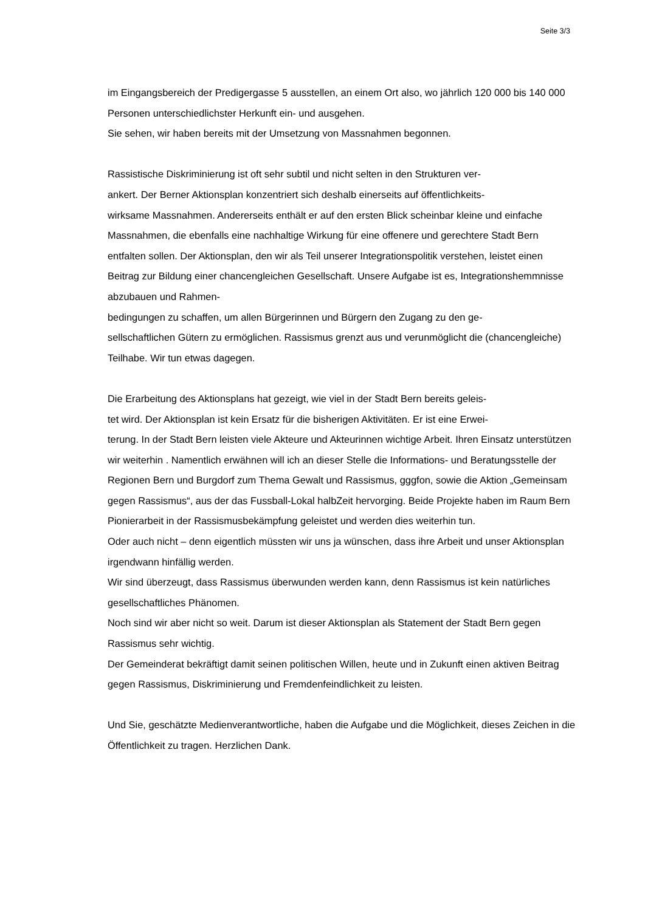Seite 3/3
im Eingangsbereich der Predigergasse 5 ausstellen, an einem Ort also, wo jährlich 120 000 bis 140 000 Personen unterschiedlichster Herkunft ein- und ausgehen.
Sie sehen, wir haben bereits mit der Umsetzung von Massnahmen begonnen.
Rassistische Diskriminierung ist oft sehr subtil und nicht selten in den Strukturen ver-
ankert. Der Berner Aktionsplan konzentriert sich deshalb einerseits auf öffentlichkeits-
wirksame Massnahmen. Andererseits enthält er auf den ersten Blick scheinbar kleine und einfache Massnahmen, die ebenfalls eine nachhaltige Wirkung für eine offenere und gerechtere Stadt Bern entfalten sollen. Der Aktionsplan, den wir als Teil unserer Integrationspolitik verstehen, leistet einen Beitrag zur Bildung einer chancengleichen Gesellschaft. Unsere Aufgabe ist es, Integrationshemmnisse abzubauen und Rahmen-
bedingungen zu schaffen, um allen Bürgerinnen und Bürgern den Zugang zu den ge-
sellschaftlichen Gütern zu ermöglichen. Rassismus grenzt aus und verunmöglicht die (chancengleiche) Teilhabe. Wir tun etwas dagegen.
Die Erarbeitung des Aktionsplans hat gezeigt, wie viel in der Stadt Bern bereits geleis-
tet wird. Der Aktionsplan ist kein Ersatz für die bisherigen Aktivitäten. Er ist eine Erwei-
terung. In der Stadt Bern leisten viele Akteure und Akteurinnen wichtige Arbeit. Ihren Einsatz unterstützen wir weiterhin . Namentlich erwähnen will ich an dieser Stelle die Informations- und Beratungsstelle der Regionen Bern und Burgdorf zum Thema Gewalt und Rassismus, gggfon, sowie die Aktion „Gemeinsam gegen Rassismus“, aus der das Fussball-Lokal halbZeit hervorging. Beide Projekte haben im Raum Bern Pionierarbeit in der Rassismusbekämpfung geleistet und werden dies weiterhin tun.
Oder auch nicht – denn eigentlich müssten wir uns ja wünschen, dass ihre Arbeit und unser Aktionsplan irgendwann hinfällig werden.
Wir sind überzeugt, dass Rassismus überwunden werden kann, denn Rassismus ist kein natürliches gesellschaftliches Phänomen.
Noch sind wir aber nicht so weit. Darum ist dieser Aktionsplan als Statement der Stadt Bern gegen Rassismus sehr wichtig.
Der Gemeinderat bekräftigt damit seinen politischen Willen, heute und in Zukunft einen aktiven Beitrag gegen Rassismus, Diskriminierung und Fremdenfeindlichkeit zu leisten.
Und Sie, geschätzte Medienverantwortliche, haben die Aufgabe und die Möglichkeit, dieses Zeichen in die Öffentlichkeit zu tragen. Herzlichen Dank.